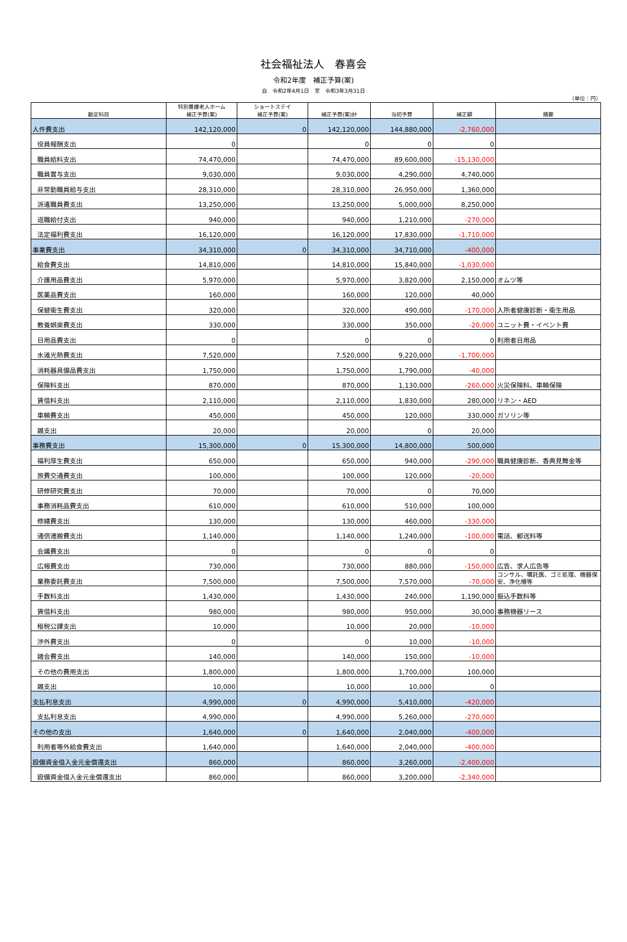社会福祉法人　春喜会
令和2年度　補正予算(案)
自　令和2年4月1日　至　令和3年3月31日
（単位：円）
| 勘定科目 | 特別養護老人ホーム 補正予算(案) | ショートステイ 補正予算(案) | 補正予算(案)計 | 当初予算 | 補正額 | 摘要 |
| --- | --- | --- | --- | --- | --- | --- |
| 人件費支出 | 142,120,000 | 0 | 142,120,000 | 144,880,000 | -2,760,000 | |
| 役員報酬支出 | 0 | | 0 | 0 | 0 | |
| 職員給料支出 | 74,470,000 | | 74,470,000 | 89,600,000 | -15,130,000 | |
| 職員賞与支出 | 9,030,000 | | 9,030,000 | 4,290,000 | 4,740,000 | |
| 非常勤職員給与支出 | 28,310,000 | | 28,310,000 | 26,950,000 | 1,360,000 | |
| 派遣職員費支出 | 13,250,000 | | 13,250,000 | 5,000,000 | 8,250,000 | |
| 退職給付支出 | 940,000 | | 940,000 | 1,210,000 | -270,000 | |
| 法定福利費支出 | 16,120,000 | | 16,120,000 | 17,830,000 | -1,710,000 | |
| 事業費支出 | 34,310,000 | 0 | 34,310,000 | 34,710,000 | -400,000 | |
| 給食費支出 | 14,810,000 | | 14,810,000 | 15,840,000 | -1,030,000 | |
| 介護用品費支出 | 5,970,000 | | 5,970,000 | 3,820,000 | 2,150,000 | オムツ等 |
| 医薬品費支出 | 160,000 | | 160,000 | 120,000 | 40,000 | |
| 保健衛生費支出 | 320,000 | | 320,000 | 490,000 | -170,000 | 入所者健康診断・衛生用品 |
| 教養娯楽費支出 | 330,000 | | 330,000 | 350,000 | -20,000 | ユニット費・イベント費 |
| 日用品費支出 | 0 | | 0 | 0 | 0 | 利用者日用品 |
| 水道光熱費支出 | 7,520,000 | | 7,520,000 | 9,220,000 | -1,700,000 | |
| 消耗器具備品費支出 | 1,750,000 | | 1,750,000 | 1,790,000 | -40,000 | |
| 保険料支出 | 870,000 | | 870,000 | 1,130,000 | -260,000 | 火災保険料、車輌保険 |
| 賃借料支出 | 2,110,000 | | 2,110,000 | 1,830,000 | 280,000 | リネン・AED |
| 車輌費支出 | 450,000 | | 450,000 | 120,000 | 330,000 | ガソリン等 |
| 雑支出 | 20,000 | | 20,000 | 0 | 20,000 | |
| 事務費支出 | 15,300,000 | 0 | 15,300,000 | 14,800,000 | 500,000 | |
| 福利厚生費支出 | 650,000 | | 650,000 | 940,000 | -290,000 | 職員健康診断、香典見舞金等 |
| 旅費交通費支出 | 100,000 | | 100,000 | 120,000 | -20,000 | |
| 研修研究費支出 | 70,000 | | 70,000 | 0 | 70,000 | |
| 事務消耗品費支出 | 610,000 | | 610,000 | 510,000 | 100,000 | |
| 修繕費支出 | 130,000 | | 130,000 | 460,000 | -330,000 | |
| 通信運搬費支出 | 1,140,000 | | 1,140,000 | 1,240,000 | -100,000 | 電話、郵送料等 |
| 会議費支出 | 0 | | 0 | 0 | 0 | |
| 広報費支出 | 730,000 | | 730,000 | 880,000 | -150,000 | 広告、求人広告等 |
| 業務委託費支出 | 7,500,000 | | 7,500,000 | 7,570,000 | -70,000 | コンサル、嘱託医、ゴミ処理、機器保安、浄化槽等 |
| 手数料支出 | 1,430,000 | | 1,430,000 | 240,000 | 1,190,000 | 振込手数料等 |
| 賃借料支出 | 980,000 | | 980,000 | 950,000 | 30,000 | 事務機器リース |
| 租税公課支出 | 10,000 | | 10,000 | 20,000 | -10,000 | |
| 渉外費支出 | 0 | | 0 | 10,000 | -10,000 | |
| 諸会費支出 | 140,000 | | 140,000 | 150,000 | -10,000 | |
| その他の費用支出 | 1,800,000 | | 1,800,000 | 1,700,000 | 100,000 | |
| 雑支出 | 10,000 | | 10,000 | 10,000 | 0 | |
| 支払利息支出 | 4,990,000 | 0 | 4,990,000 | 5,410,000 | -420,000 | |
| 支払利息支出 | 4,990,000 | | 4,990,000 | 5,260,000 | -270,000 | |
| その他の支出 | 1,640,000 | 0 | 1,640,000 | 2,040,000 | -400,000 | |
| 利用者等外給食費支出 | 1,640,000 | | 1,640,000 | 2,040,000 | -400,000 | |
| 設備資金借入金元金償還支出 | 860,000 | | 860,000 | 3,260,000 | -2,400,000 | |
| 設備資金借入金元金償還支出 | 860,000 | | 860,000 | 3,200,000 | -2,340,000 | |